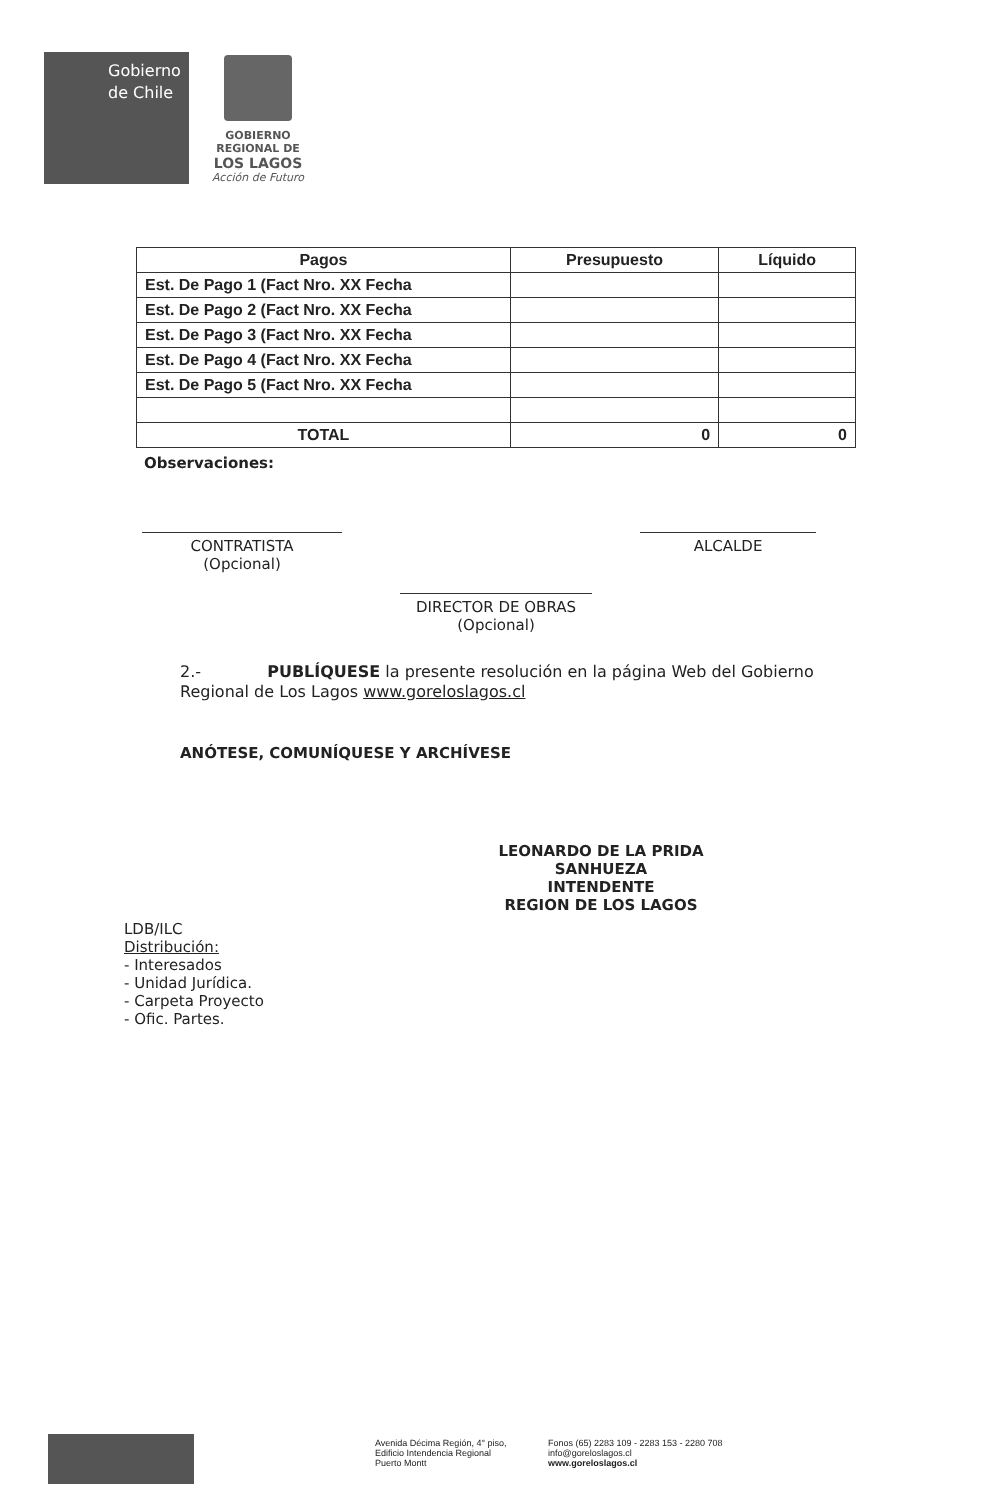Gobierno
de Chile
GOBIERNO
REGIONAL DE
LOS LAGOS
Acción de Futuro
| Pagos | Presupuesto | Líquido |
| --- | --- | --- |
| Est. De Pago 1 (Fact Nro. XX Fecha | | |
| Est. De Pago 2 (Fact Nro. XX Fecha | | |
| Est. De Pago 3 (Fact Nro. XX Fecha | | |
| Est. De Pago 4 (Fact Nro. XX Fecha | | |
| Est. De Pago 5 (Fact Nro. XX Fecha | | |
| TOTAL | 0 | 0 |
Observaciones:
CONTRATISTA
(Opcional)
ALCALDE
DIRECTOR DE OBRAS
(Opcional)
2.- PUBLÍQUESE la presente resolución en la página Web del Gobierno Regional de Los Lagos www.goreloslagos.cl
ANÓTESE, COMUNÍQUESE Y ARCHÍVESE
LEONARDO DE LA PRIDA SANHUEZA
INTENDENTE
REGION DE LOS LAGOS
LDB/ILC
Distribución:
- Interesados
- Unidad Jurídica.
- Carpeta Proyecto
- Ofic. Partes.
Avenida Décima Región, 4° piso,
Edificio Intendencia Regional
Puerto Montt
Fonos (65) 2283 109 - 2283 153 - 2280 708
info@goreloslagos.cl
www.goreloslagos.cl